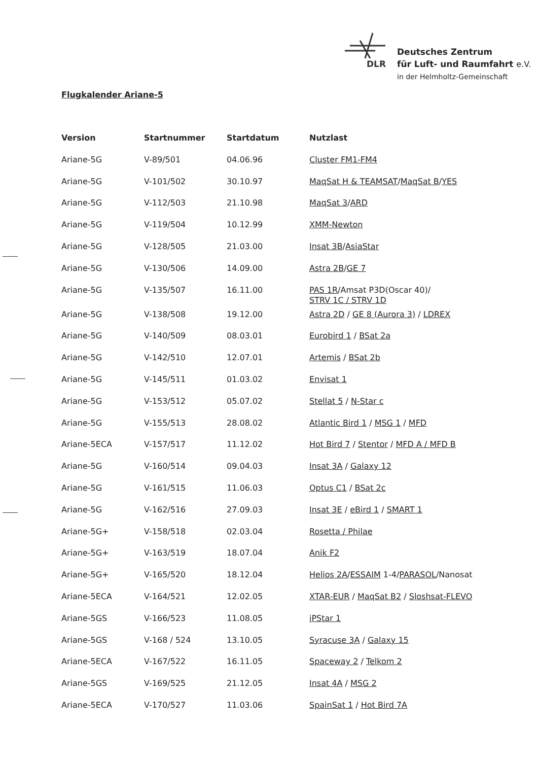DLR
Deutsches Zentrum
für Luft- und Raumfahrt e.V.
in der Helmholtz-Gemeinschaft
Flugkalender Ariane-5
| Version | Startnummer | Startdatum | Nutzlast |
| --- | --- | --- | --- |
| Ariane-5G | V-89/501 | 04.06.96 | Cluster FM1-FM4 |
| Ariane-5G | V-101/502 | 30.10.97 | MaqSat H & TEAMSAT / MaqSat B / YES |
| Ariane-5G | V-112/503 | 21.10.98 | MaqSat 3 / ARD |
| Ariane-5G | V-119/504 | 10.12.99 | XMM-Newton |
| Ariane-5G | V-128/505 | 21.03.00 | Insat 3B / AsiaStar |
| Ariane-5G | V-130/506 | 14.09.00 | Astra 2B / GE 7 |
| Ariane-5G | V-135/507 | 16.11.00 | PAS 1R /Amsat P3D(Oscar 40)/ STRV 1C / STRV 1D |
| Ariane-5G | V-138/508 | 19.12.00 | Astra 2D / GE 8 (Aurora 3) / LDREX |
| Ariane-5G | V-140/509 | 08.03.01 | Eurobird 1 / BSat 2a |
| Ariane-5G | V-142/510 | 12.07.01 | Artemis / BSat 2b |
| Ariane-5G | V-145/511 | 01.03.02 | Envisat 1 |
| Ariane-5G | V-153/512 | 05.07.02 | Stellat 5 / N-Star c |
| Ariane-5G | V-155/513 | 28.08.02 | Atlantic Bird 1 / MSG 1 / MFD |
| Ariane-5ECA | V-157/517 | 11.12.02 | Hot Bird 7 / Stentor / MFD A / MFD B |
| Ariane-5G | V-160/514 | 09.04.03 | Insat 3A / Galaxy 12 |
| Ariane-5G | V-161/515 | 11.06.03 | Optus C1 / BSat 2c |
| Ariane-5G | V-162/516 | 27.09.03 | Insat 3E / eBird 1 / SMART 1 |
| Ariane-5G+ | V-158/518 | 02.03.04 | Rosetta / Philae |
| Ariane-5G+ | V-163/519 | 18.07.04 | Anik F2 |
| Ariane-5G+ | V-165/520 | 18.12.04 | Helios 2A / ESSAIM 1-4/ PARASOL /Nanosat |
| Ariane-5ECA | V-164/521 | 12.02.05 | XTAR-EUR / MaqSat B2 / Sloshsat-FLEVO |
| Ariane-5GS | V-166/523 | 11.08.05 | iPStar 1 |
| Ariane-5GS | V-168 / 524 | 13.10.05 | Syracuse 3A / Galaxy 15 |
| Ariane-5ECA | V-167/522 | 16.11.05 | Spaceway 2 / Telkom 2 |
| Ariane-5GS | V-169/525 | 21.12.05 | Insat 4A / MSG 2 |
| Ariane-5ECA | V-170/527 | 11.03.06 | SpainSat 1 / Hot Bird 7A |